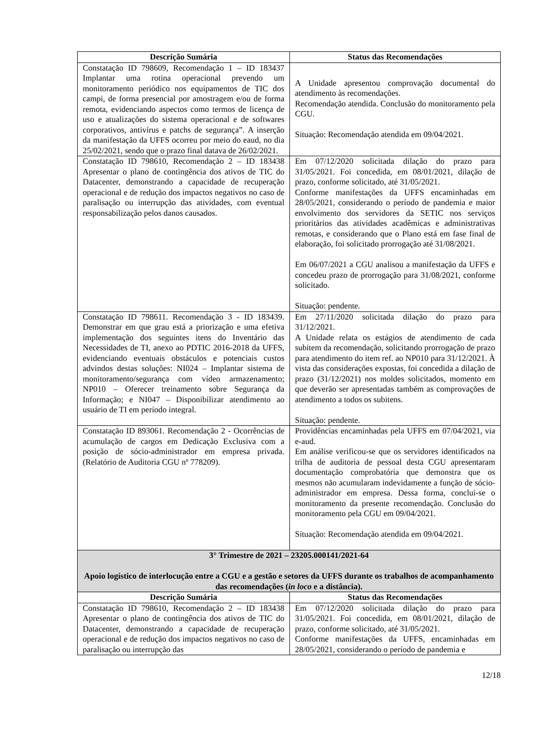| Descrição Sumária | Status das Recomendações |
| --- | --- |
| Constatação ID 798609, Recomendação 1 – ID 183437 Implantar uma rotina operacional prevendo um monitoramento periódico nos equipamentos de TIC dos campi, de forma presencial por amostragem e/ou de forma remota, evidenciando aspectos como termos de licença de uso e atualizações do sistema operacional e de softwares corporativos, antivírus e patchs de segurança”. A inserção da manifestação da UFFS ocorreu por meio do eaud, no dia 25/02/2021, sendo que o prazo final datava de 26/02/2021. | A Unidade apresentou comprovação documental do atendimento às recomendações. Recomendação atendida. Conclusão do monitoramento pela CGU. Situação: Recomendação atendida em 09/04/2021. |
| Constatação ID 798610, Recomendação 2 – ID 183438 Apresentar o plano de contingência dos ativos de TIC do Datacenter, demonstrando a capacidade de recuperação operacional e de redução dos impactos negativos no caso de paralisação ou interrupção das atividades, com eventual responsabilização pelos danos causados. | Em 07/12/2020 solicitada dilação do prazo para 31/05/2021. Foi concedida, em 08/01/2021, dilação de prazo, conforme solicitado, até 31/05/2021. Conforme manifestações da UFFS encaminhadas em 28/05/2021, considerando o período de pandemia e maior envolvimento dos servidores da SETIC nos serviços prioritários das atividades acadêmicas e administrativas remotas, e considerando que o Plano está em fase final de elaboração, foi solicitado prorrogação até 31/08/2021. Em 06/07/2021 a CGU analisou a manifestação da UFFS e concedeu prazo de prorrogação para 31/08/2021, conforme solicitado. Situação: pendente. |
| Constatação ID 798611. Recomendação 3 - ID 183439. Demonstrar em que grau está a priorização e uma efetiva implementação dos seguintes itens do Inventário das Necessidades de TI, anexo ao PDTIC 2016-2018 da UFFS, evidenciando eventuais obstáculos e potenciais custos advindos destas soluções: NI024 – Implantar sistema de monitoramento/segurança com vídeo armazenamento; NP010 – Oferecer treinamento sobre Segurança da Informação; e NI047 – Disponibilizar atendimento ao usuário de TI em período integral. | Em 27/11/2020 solicitada dilação do prazo para 31/12/2021. A Unidade relata os estágios de atendimento de cada subitem da recomendação, solicitando prorrogação de prazo para atendimento do item ref. ao NP010 para 31/12/2021. À vista das considerações expostas, foi concedida a dilação de prazo (31/12/2021) nos moldes solicitados, momento em que deverão ser apresentadas também as comprovações de atendimento a todos os subitens. Situação: pendente. |
| Constatação ID 893061. Recomendação 2 - Ocorrências de acumulação de cargos em Dedicação Exclusiva com a posição de sócio-administrador em empresa privada. (Relatório de Auditoria CGU nº 778209). | Providências encaminhadas pela UFFS em 07/04/2021, via e-aud. Em análise verificou-se que os servidores identificados na trilha de auditoria de pessoal desta CGU apresentaram documentação comprobatória que demonstra que os mesmos não acumularam indevidamente a função de sócio-administrador em empresa. Dessa forma, conclui-se o monitoramento da presente recomendação. Conclusão do monitoramento pela CGU em 09/04/2021. Situação: Recomendação atendida em 09/04/2021. |
| 3° Trimestre de 2021 – 23205.000141/2021-64 Apoio logístico de interlocução entre a CGU e a gestão e setores da UFFS durante os trabalhos de acompanhamento das recomendações ( in loco e a distância). | |
| Descrição Sumária | Status das Recomendações |
| Constatação ID 798610, Recomendação 2 – ID 183438 Apresentar o plano de contingência dos ativos de TIC do Datacenter, demonstrando a capacidade de recuperação operacional e de redução dos impactos negativos no caso de paralisação ou interrupção das | Em 07/12/2020 solicitada dilação do prazo para 31/05/2021. Foi concedida, em 08/01/2021, dilação de prazo, conforme solicitado, até 31/05/2021. Conforme manifestações da UFFS, encaminhadas em 28/05/2021, considerando o período de pandemia e |
12/18